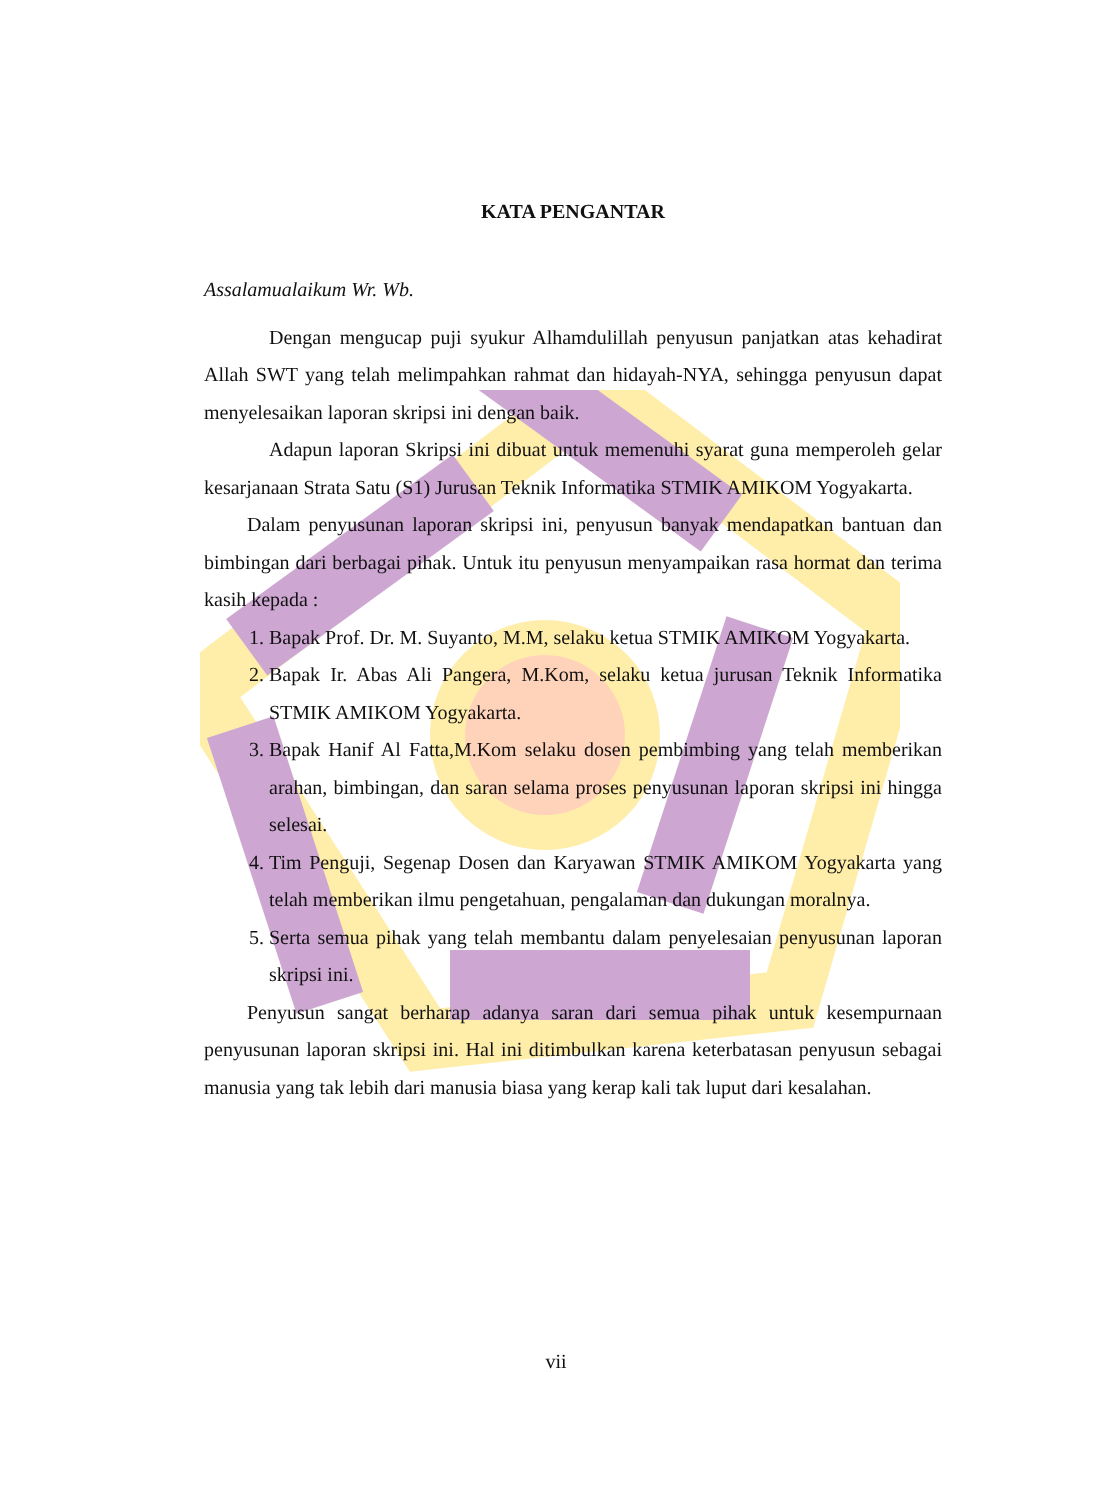KATA PENGANTAR
Assalamualaikum Wr. Wb.
Dengan mengucap puji syukur Alhamdulillah penyusun panjatkan atas kehadirat Allah SWT yang telah melimpahkan rahmat dan hidayah-NYA, sehingga penyusun dapat menyelesaikan laporan skripsi ini dengan baik.
Adapun laporan Skripsi ini dibuat untuk memenuhi syarat guna memperoleh gelar kesarjanaan Strata Satu (S1) Jurusan Teknik Informatika STMIK AMIKOM Yogyakarta.
Dalam penyusunan laporan skripsi ini, penyusun banyak mendapatkan bantuan dan bimbingan dari berbagai pihak. Untuk itu penyusun menyampaikan rasa hormat dan terima kasih kepada :
1. Bapak Prof. Dr. M. Suyanto, M.M, selaku ketua STMIK AMIKOM Yogyakarta.
2. Bapak Ir. Abas Ali Pangera, M.Kom, selaku ketua jurusan Teknik Informatika STMIK AMIKOM Yogyakarta.
3. Bapak Hanif Al Fatta,M.Kom selaku dosen pembimbing yang telah memberikan arahan, bimbingan, dan saran selama proses penyusunan laporan skripsi ini hingga selesai.
4. Tim Penguji, Segenap Dosen dan Karyawan STMIK AMIKOM Yogyakarta yang telah memberikan ilmu pengetahuan, pengalaman dan dukungan moralnya.
5. Serta semua pihak yang telah membantu dalam penyelesaian penyusunan laporan skripsi ini.
Penyusun sangat berharap adanya saran dari semua pihak untuk kesempurnaan penyusunan laporan skripsi ini. Hal ini ditimbulkan karena keterbatasan penyusun sebagai manusia yang tak lebih dari manusia biasa yang kerap kali tak luput dari kesalahan.
vii